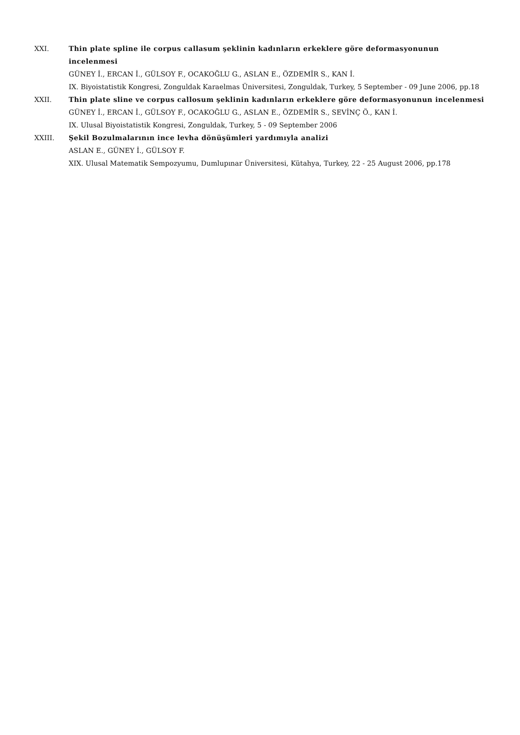XXI. Thin plate spline ile corpus callasum şeklinin kadınların erkeklere göre deformasyonunun incelenmesi
GÜNEY İ., ERCAN İ., GÜLSOY F., OCAKOĞLU G., ASLAN E., ÖZDEMİR S., KAN İ.
IX. Biyoistatistik Kongresi, Zonguldak Karaelmas Üniversitesi, Zonguldak, Turkey, 5 September - 09 June 2006, pp.18
XXII. Thin plate sline ve corpus callosum şeklinin kadınların erkeklere göre deformasyonunun incelenmesi
GÜNEY İ., ERCAN İ., GÜLSOY F., OCAKOĞLU G., ASLAN E., ÖZDEMİR S., SEVİNÇ Ö., KAN İ.
IX. Ulusal Biyoistatistik Kongresi, Zonguldak, Turkey, 5 - 09 September 2006
XXIII. Şekil Bozulmalarının ince levha dönüşümleri yardımıyla analizi
ASLAN E., GÜNEY İ., GÜLSOY F.
XIX. Ulusal Matematik Sempozyumu, Dumlupınar Üniversitesi, Kütahya, Turkey, 22 - 25 August 2006, pp.178